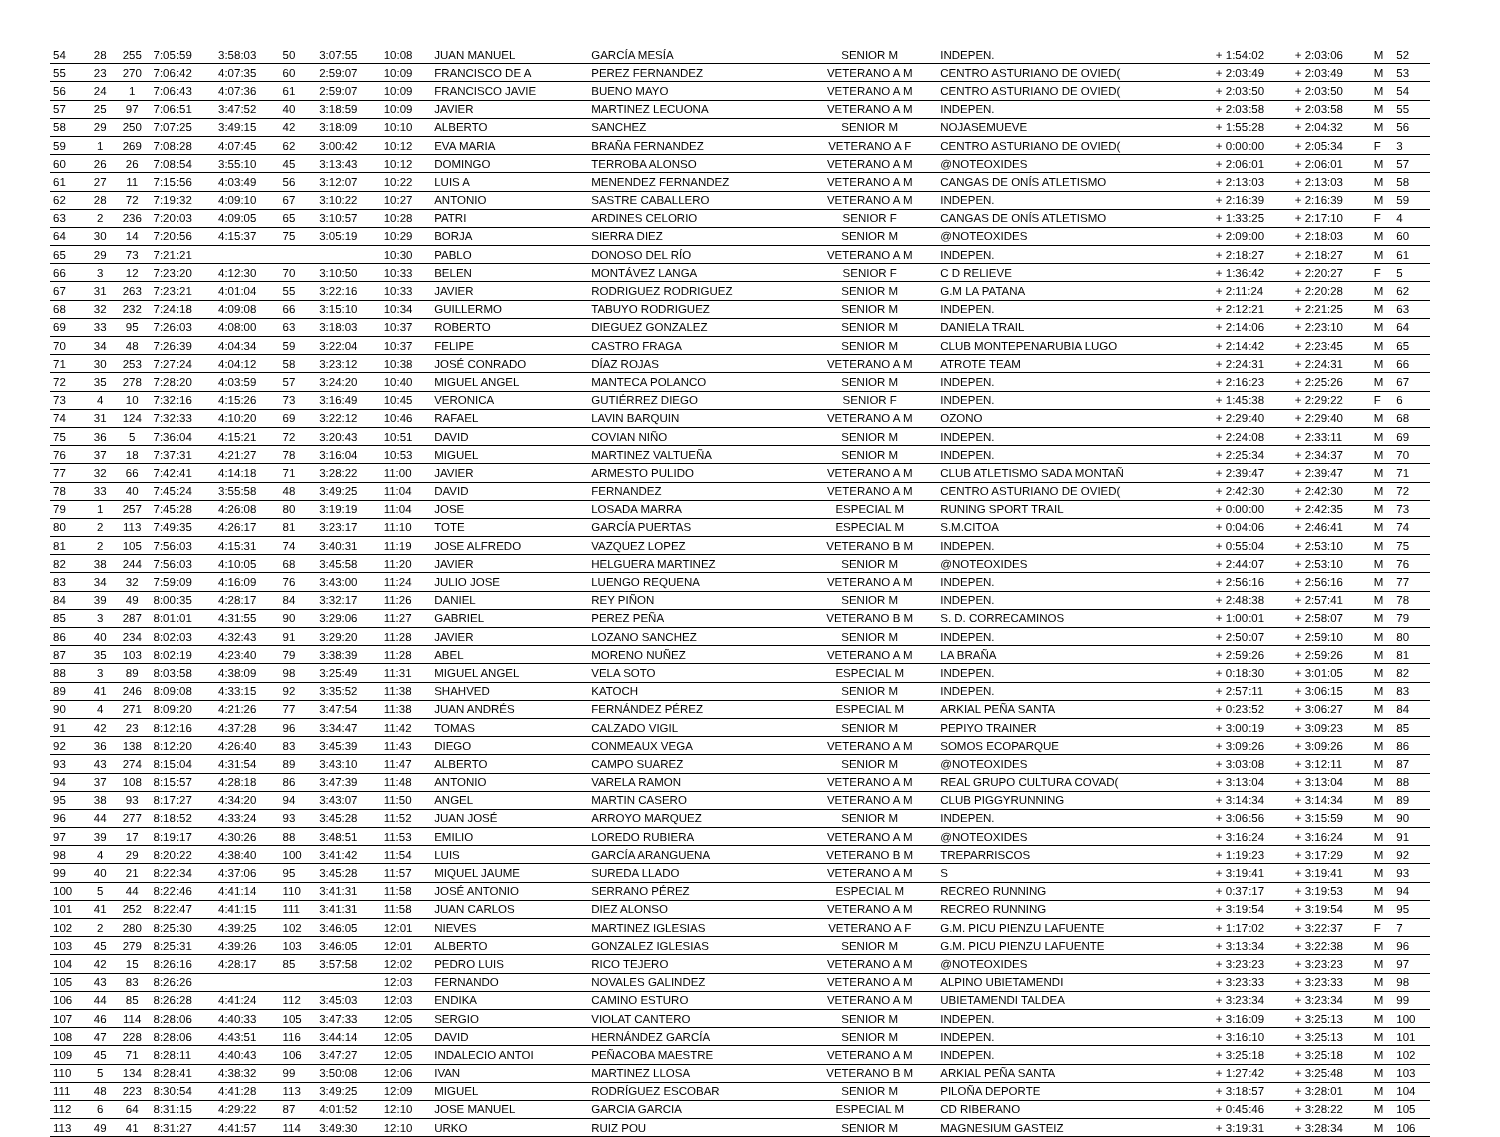| 54 | 28 | 255 | 7:05:59 | 3:58:03 | 50 | 3:07:55 | 10:08 | JUAN MANUEL | GARCÍA MESÍA | SENIOR M | INDEPEN. | + 1:54:02 | + 2:03:06 | M | 52 |
| 55 | 23 | 270 | 7:06:42 | 4:07:35 | 60 | 2:59:07 | 10:09 | FRANCISCO DE A | PEREZ FERNANDEZ | VETERANO A M | CENTRO ASTURIANO DE OVIED( | + 2:03:49 | + 2:03:49 | M | 53 |
| 56 | 24 | 1 | 7:06:43 | 4:07:36 | 61 | 2:59:07 | 10:09 | FRANCISCO JAVIE | BUENO MAYO | VETERANO A M | CENTRO ASTURIANO DE OVIED( | + 2:03:50 | + 2:03:50 | M | 54 |
| 57 | 25 | 97 | 7:06:51 | 3:47:52 | 40 | 3:18:59 | 10:09 | JAVIER | MARTINEZ LECUONA | VETERANO A M | INDEPEN. | + 2:03:58 | + 2:03:58 | M | 55 |
| 58 | 29 | 250 | 7:07:25 | 3:49:15 | 42 | 3:18:09 | 10:10 | ALBERTO | SANCHEZ | SENIOR M | NOJASEMUEVE | + 1:55:28 | + 2:04:32 | M | 56 |
| 59 | 1 | 269 | 7:08:28 | 4:07:45 | 62 | 3:00:42 | 10:12 | EVA MARIA | BRAÑA FERNANDEZ | VETERANO A F | CENTRO ASTURIANO DE OVIED( | + 0:00:00 | + 2:05:34 | F | 3 |
| 60 | 26 | 26 | 7:08:54 | 3:55:10 | 45 | 3:13:43 | 10:12 | DOMINGO | TERROBA ALONSO | VETERANO A M | @NOTEOXIDES | + 2:06:01 | + 2:06:01 | M | 57 |
| 61 | 27 | 11 | 7:15:56 | 4:03:49 | 56 | 3:12:07 | 10:22 | LUIS A | MENENDEZ FERNANDEZ | VETERANO A M | CANGAS DE ONÍS ATLETISMO | + 2:13:03 | + 2:13:03 | M | 58 |
| 62 | 28 | 72 | 7:19:32 | 4:09:10 | 67 | 3:10:22 | 10:27 | ANTONIO | SASTRE CABALLERO | VETERANO A M | INDEPEN. | + 2:16:39 | + 2:16:39 | M | 59 |
| 63 | 2 | 236 | 7:20:03 | 4:09:05 | 65 | 3:10:57 | 10:28 | PATRI | ARDINES CELORIO | SENIOR F | CANGAS DE ONÍS ATLETISMO | + 1:33:25 | + 2:17:10 | F | 4 |
| 64 | 30 | 14 | 7:20:56 | 4:15:37 | 75 | 3:05:19 | 10:29 | BORJA | SIERRA DIEZ | SENIOR M | @NOTEOXIDES | + 2:09:00 | + 2:18:03 | M | 60 |
| 65 | 29 | 73 | 7:21:21 | | | | 10:30 | PABLO | DONOSO DEL RÍO | VETERANO A M | INDEPEN. | + 2:18:27 | + 2:18:27 | M | 61 |
| 66 | 3 | 12 | 7:23:20 | 4:12:30 | 70 | 3:10:50 | 10:33 | BELEN | MONTÁVEZ LANGA | SENIOR F | C D RELIEVE | + 1:36:42 | + 2:20:27 | F | 5 |
| 67 | 31 | 263 | 7:23:21 | 4:01:04 | 55 | 3:22:16 | 10:33 | JAVIER | RODRIGUEZ RODRIGUEZ | SENIOR M | G.M LA PATANA | + 2:11:24 | + 2:20:28 | M | 62 |
| 68 | 32 | 232 | 7:24:18 | 4:09:08 | 66 | 3:15:10 | 10:34 | GUILLERMO | TABUYO RODRIGUEZ | SENIOR M | INDEPEN. | + 2:12:21 | + 2:21:25 | M | 63 |
| 69 | 33 | 95 | 7:26:03 | 4:08:00 | 63 | 3:18:03 | 10:37 | ROBERTO | DIEGUEZ GONZALEZ | SENIOR M | DANIELA TRAIL | + 2:14:06 | + 2:23:10 | M | 64 |
| 70 | 34 | 48 | 7:26:39 | 4:04:34 | 59 | 3:22:04 | 10:37 | FELIPE | CASTRO FRAGA | SENIOR M | CLUB MONTEPENARUBIA LUGO | + 2:14:42 | + 2:23:45 | M | 65 |
| 71 | 30 | 253 | 7:27:24 | 4:04:12 | 58 | 3:23:12 | 10:38 | JOSÉ CONRADO | DÍAZ ROJAS | VETERANO A M | ATROTE TEAM | + 2:24:31 | + 2:24:31 | M | 66 |
| 72 | 35 | 278 | 7:28:20 | 4:03:59 | 57 | 3:24:20 | 10:40 | MIGUEL ANGEL | MANTECA POLANCO | SENIOR M | INDEPEN. | + 2:16:23 | + 2:25:26 | M | 67 |
| 73 | 4 | 10 | 7:32:16 | 4:15:26 | 73 | 3:16:49 | 10:45 | VERONICA | GUTIÉRREZ DIEGO | SENIOR F | INDEPEN. | + 1:45:38 | + 2:29:22 | F | 6 |
| 74 | 31 | 124 | 7:32:33 | 4:10:20 | 69 | 3:22:12 | 10:46 | RAFAEL | LAVIN BARQUIN | VETERANO A M | OZONO | + 2:29:40 | + 2:29:40 | M | 68 |
| 75 | 36 | 5 | 7:36:04 | 4:15:21 | 72 | 3:20:43 | 10:51 | DAVID | COVIAN NIÑO | SENIOR M | INDEPEN. | + 2:24:08 | + 2:33:11 | M | 69 |
| 76 | 37 | 18 | 7:37:31 | 4:21:27 | 78 | 3:16:04 | 10:53 | MIGUEL | MARTINEZ VALTUEÑA | SENIOR M | INDEPEN. | + 2:25:34 | + 2:34:37 | M | 70 |
| 77 | 32 | 66 | 7:42:41 | 4:14:18 | 71 | 3:28:22 | 11:00 | JAVIER | ARMESTO PULIDO | VETERANO A M | CLUB ATLETISMO SADA MONTAÑ | + 2:39:47 | + 2:39:47 | M | 71 |
| 78 | 33 | 40 | 7:45:24 | 3:55:58 | 48 | 3:49:25 | 11:04 | DAVID | FERNANDEZ | VETERANO A M | CENTRO ASTURIANO DE OVIED( | + 2:42:30 | + 2:42:30 | M | 72 |
| 79 | 1 | 257 | 7:45:28 | 4:26:08 | 80 | 3:19:19 | 11:04 | JOSE | LOSADA MARRA | ESPECIAL M | RUNING SPORT TRAIL | + 0:00:00 | + 2:42:35 | M | 73 |
| 80 | 2 | 113 | 7:49:35 | 4:26:17 | 81 | 3:23:17 | 11:10 | TOTE | GARCÍA PUERTAS | ESPECIAL M | S.M.CITOA | + 0:04:06 | + 2:46:41 | M | 74 |
| 81 | 2 | 105 | 7:56:03 | 4:15:31 | 74 | 3:40:31 | 11:19 | JOSE ALFREDO | VAZQUEZ LOPEZ | VETERANO B M | INDEPEN. | + 0:55:04 | + 2:53:10 | M | 75 |
| 82 | 38 | 244 | 7:56:03 | 4:10:05 | 68 | 3:45:58 | 11:20 | JAVIER | HELGUERA MARTINEZ | SENIOR M | @NOTEOXIDES | + 2:44:07 | + 2:53:10 | M | 76 |
| 83 | 34 | 32 | 7:59:09 | 4:16:09 | 76 | 3:43:00 | 11:24 | JULIO JOSE | LUENGO REQUENA | VETERANO A M | INDEPEN. | + 2:56:16 | + 2:56:16 | M | 77 |
| 84 | 39 | 49 | 8:00:35 | 4:28:17 | 84 | 3:32:17 | 11:26 | DANIEL | REY PIÑON | SENIOR M | INDEPEN. | + 2:48:38 | + 2:57:41 | M | 78 |
| 85 | 3 | 287 | 8:01:01 | 4:31:55 | 90 | 3:29:06 | 11:27 | GABRIEL | PEREZ PEÑA | VETERANO B M | S. D. CORRECAMINOS | + 1:00:01 | + 2:58:07 | M | 79 |
| 86 | 40 | 234 | 8:02:03 | 4:32:43 | 91 | 3:29:20 | 11:28 | JAVIER | LOZANO SANCHEZ | SENIOR M | INDEPEN. | + 2:50:07 | + 2:59:10 | M | 80 |
| 87 | 35 | 103 | 8:02:19 | 4:23:40 | 79 | 3:38:39 | 11:28 | ABEL | MORENO NUÑEZ | VETERANO A M | LA BRAÑA | + 2:59:26 | + 2:59:26 | M | 81 |
| 88 | 3 | 89 | 8:03:58 | 4:38:09 | 98 | 3:25:49 | 11:31 | MIGUEL ANGEL | VELA SOTO | ESPECIAL M | INDEPEN. | + 0:18:30 | + 3:01:05 | M | 82 |
| 89 | 41 | 246 | 8:09:08 | 4:33:15 | 92 | 3:35:52 | 11:38 | SHAHVED | KATOCH | SENIOR M | INDEPEN. | + 2:57:11 | + 3:06:15 | M | 83 |
| 90 | 4 | 271 | 8:09:20 | 4:21:26 | 77 | 3:47:54 | 11:38 | JUAN ANDRÉS | FERNÁNDEZ PÉREZ | ESPECIAL M | ARKIAL PEÑA SANTA | + 0:23:52 | + 3:06:27 | M | 84 |
| 91 | 42 | 23 | 8:12:16 | 4:37:28 | 96 | 3:34:47 | 11:42 | TOMAS | CALZADO VIGIL | SENIOR M | PEPIYO TRAINER | + 3:00:19 | + 3:09:23 | M | 85 |
| 92 | 36 | 138 | 8:12:20 | 4:26:40 | 83 | 3:45:39 | 11:43 | DIEGO | CONMEAUX VEGA | VETERANO A M | SOMOS ECOPARQUE | + 3:09:26 | + 3:09:26 | M | 86 |
| 93 | 43 | 274 | 8:15:04 | 4:31:54 | 89 | 3:43:10 | 11:47 | ALBERTO | CAMPO SUAREZ | SENIOR M | @NOTEOXIDES | + 3:03:08 | + 3:12:11 | M | 87 |
| 94 | 37 | 108 | 8:15:57 | 4:28:18 | 86 | 3:47:39 | 11:48 | ANTONIO | VARELA RAMON | VETERANO A M | REAL GRUPO CULTURA COVAD( | + 3:13:04 | + 3:13:04 | M | 88 |
| 95 | 38 | 93 | 8:17:27 | 4:34:20 | 94 | 3:43:07 | 11:50 | ANGEL | MARTIN CASERO | VETERANO A M | CLUB PIGGYRUNNING | + 3:14:34 | + 3:14:34 | M | 89 |
| 96 | 44 | 277 | 8:18:52 | 4:33:24 | 93 | 3:45:28 | 11:52 | JUAN JOSÉ | ARROYO MARQUEZ | SENIOR M | INDEPEN. | + 3:06:56 | + 3:15:59 | M | 90 |
| 97 | 39 | 17 | 8:19:17 | 4:30:26 | 88 | 3:48:51 | 11:53 | EMILIO | LOREDO RUBIERA | VETERANO A M | @NOTEOXIDES | + 3:16:24 | + 3:16:24 | M | 91 |
| 98 | 4 | 29 | 8:20:22 | 4:38:40 | 100 | 3:41:42 | 11:54 | LUIS | GARCÍA ARANGUENA | VETERANO B M | TREPARRISCOS | + 1:19:23 | + 3:17:29 | M | 92 |
| 99 | 40 | 21 | 8:22:34 | 4:37:06 | 95 | 3:45:28 | 11:57 | MIQUEL JAUME | SUREDA LLADO | VETERANO A M | S | + 3:19:41 | + 3:19:41 | M | 93 |
| 100 | 5 | 44 | 8:22:46 | 4:41:14 | 110 | 3:41:31 | 11:58 | JOSÉ ANTONIO | SERRANO PÉREZ | ESPECIAL M | RECREO RUNNING | + 0:37:17 | + 3:19:53 | M | 94 |
| 101 | 41 | 252 | 8:22:47 | 4:41:15 | 111 | 3:41:31 | 11:58 | JUAN CARLOS | DIEZ ALONSO | VETERANO A M | RECREO RUNNING | + 3:19:54 | + 3:19:54 | M | 95 |
| 102 | 2 | 280 | 8:25:30 | 4:39:25 | 102 | 3:46:05 | 12:01 | NIEVES | MARTINEZ IGLESIAS | VETERANO A F | G.M. PICU PIENZU LAFUENTE | + 1:17:02 | + 3:22:37 | F | 7 |
| 103 | 45 | 279 | 8:25:31 | 4:39:26 | 103 | 3:46:05 | 12:01 | ALBERTO | GONZALEZ IGLESIAS | SENIOR M | G.M. PICU PIENZU LAFUENTE | + 3:13:34 | + 3:22:38 | M | 96 |
| 104 | 42 | 15 | 8:26:16 | 4:28:17 | 85 | 3:57:58 | 12:02 | PEDRO LUIS | RICO TEJERO | VETERANO A M | @NOTEOXIDES | + 3:23:23 | + 3:23:23 | M | 97 |
| 105 | 43 | 83 | 8:26:26 | | | | 12:03 | FERNANDO | NOVALES GALINDEZ | VETERANO A M | ALPINO UBIETAMENDI | + 3:23:33 | + 3:23:33 | M | 98 |
| 106 | 44 | 85 | 8:26:28 | 4:41:24 | 112 | 3:45:03 | 12:03 | ENDIKA | CAMINO ESTURO | VETERANO A M | UBIETAMENDI TALDEA | + 3:23:34 | + 3:23:34 | M | 99 |
| 107 | 46 | 114 | 8:28:06 | 4:40:33 | 105 | 3:47:33 | 12:05 | SERGIO | VIOLAT CANTERO | SENIOR M | INDEPEN. | + 3:16:09 | + 3:25:13 | M | 100 |
| 108 | 47 | 228 | 8:28:06 | 4:43:51 | 116 | 3:44:14 | 12:05 | DAVID | HERNÁNDEZ GARCÍA | SENIOR M | INDEPEN. | + 3:16:10 | + 3:25:13 | M | 101 |
| 109 | 45 | 71 | 8:28:11 | 4:40:43 | 106 | 3:47:27 | 12:05 | INDALECIO ANTOI | PEÑACOBA MAESTRE | VETERANO A M | INDEPEN. | + 3:25:18 | + 3:25:18 | M | 102 |
| 110 | 5 | 134 | 8:28:41 | 4:38:32 | 99 | 3:50:08 | 12:06 | IVAN | MARTINEZ LLOSA | VETERANO B M | ARKIAL PEÑA SANTA | + 1:27:42 | + 3:25:48 | M | 103 |
| 111 | 48 | 223 | 8:30:54 | 4:41:28 | 113 | 3:49:25 | 12:09 | MIGUEL | RODRÍGUEZ ESCOBAR | SENIOR M | PILOÑA DEPORTE | + 3:18:57 | + 3:28:01 | M | 104 |
| 112 | 6 | 64 | 8:31:15 | 4:29:22 | 87 | 4:01:52 | 12:10 | JOSE MANUEL | GARCIA GARCIA | ESPECIAL M | CD RIBERANO | + 0:45:46 | + 3:28:22 | M | 105 |
| 113 | 49 | 41 | 8:31:27 | 4:41:57 | 114 | 3:49:30 | 12:10 | URKO | RUIZ POU | SENIOR M | MAGNESIUM GASTEIZ | + 3:19:31 | + 3:28:34 | M | 106 |